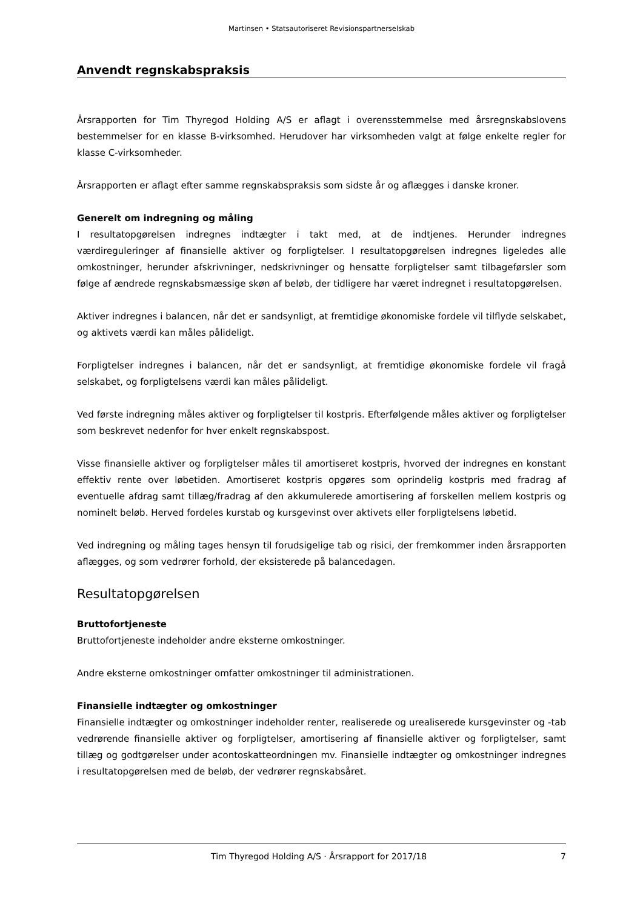Martinsen • Statsautoriseret Revisionspartnerselskab
Anvendt regnskabspraksis
Årsrapporten for Tim Thyregod Holding A/S er aflagt i overensstemmelse med årsregnskabslovens bestemmelser for en klasse B-virksomhed. Herudover har virksomheden valgt at følge enkelte regler for klasse C-virksomheder.
Årsrapporten er aflagt efter samme regnskabspraksis som sidste år og aflægges i danske kroner.
Generelt om indregning og måling
I resultatopgørelsen indregnes indtægter i takt med, at de indtjenes. Herunder indregnes værdireguleringer af finansielle aktiver og forpligtelser. I resultatopgørelsen indregnes ligeledes alle omkostninger, herunder afskrivninger, nedskrivninger og hensatte forpligtelser samt tilbageførsler som følge af ændrede regnskabsmæssige skøn af beløb, der tidligere har været indregnet i resultatopgørelsen.
Aktiver indregnes i balancen, når det er sandsynligt, at fremtidige økonomiske fordele vil tilflyde selskabet, og aktivets værdi kan måles pålideligt.
Forpligtelser indregnes i balancen, når det er sandsynligt, at fremtidige økonomiske fordele vil fragå selskabet, og forpligtelsens værdi kan måles pålideligt.
Ved første indregning måles aktiver og forpligtelser til kostpris. Efterfølgende måles aktiver og forpligtelser som beskrevet nedenfor for hver enkelt regnskabspost.
Visse finansielle aktiver og forpligtelser måles til amortiseret kostpris, hvorved der indregnes en konstant effektiv rente over løbetiden. Amortiseret kostpris opgøres som oprindelig kostpris med fradrag af eventuelle afdrag samt tillæg/fradrag af den akkumulerede amortisering af forskellen mellem kostpris og nominelt beløb. Herved fordeles kurstab og kursgevinst over aktivets eller forpligtelsens løbetid.
Ved indregning og måling tages hensyn til forudsigelige tab og risici, der fremkommer inden årsrapporten aflægges, og som vedrører forhold, der eksisterede på balancedagen.
Resultatopgørelsen
Bruttofortjeneste
Bruttofortjeneste indeholder andre eksterne omkostninger.
Andre eksterne omkostninger omfatter omkostninger til administrationen.
Finansielle indtægter og omkostninger
Finansielle indtægter og omkostninger indeholder renter, realiserede og urealiserede kursgevinster og -tab vedrørende finansielle aktiver og forpligtelser, amortisering af finansielle aktiver og forpligtelser, samt tillæg og godtgørelser under acontoskatteordningen mv. Finansielle indtægter og omkostninger indregnes i resultatopgørelsen med de beløb, der vedrører regnskabsåret.
Tim Thyregod Holding A/S · Årsrapport for 2017/18 7